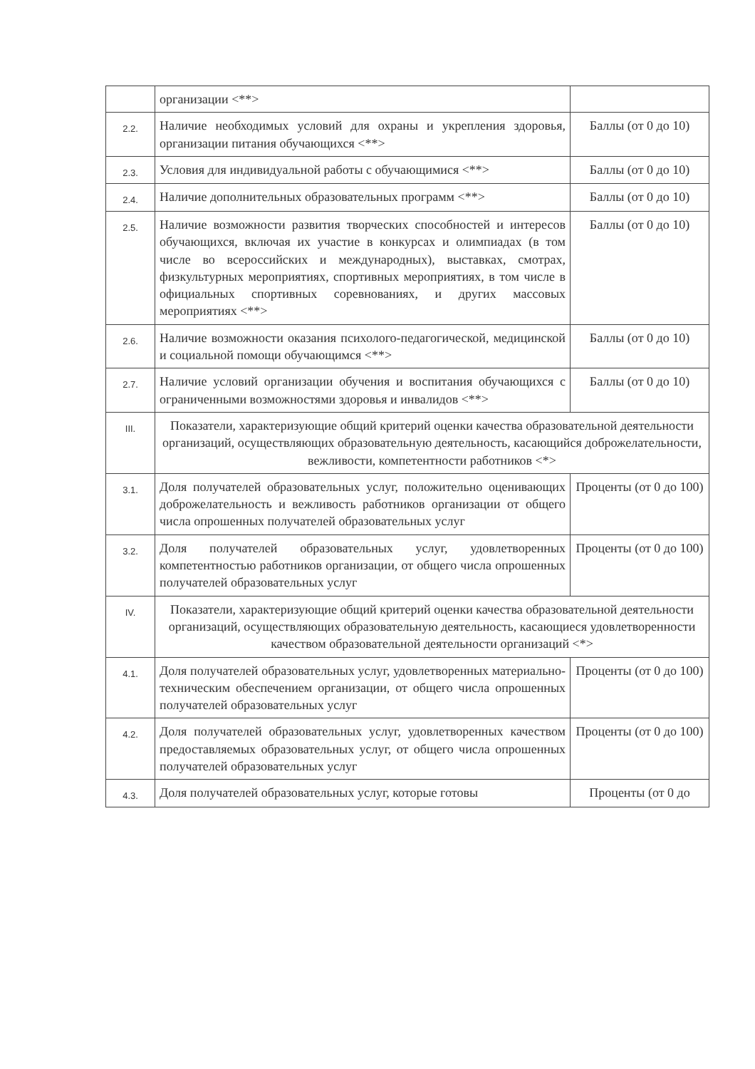| | организации <**> | |
| 2.2. | Наличие необходимых условий для охраны и укрепления здоровья, организации питания обучающихся <**> | Баллы (от 0 до 10) |
| 2.3. | Условия для индивидуальной работы с обучающимися <**> | Баллы (от 0 до 10) |
| 2.4. | Наличие дополнительных образовательных программ <**> | Баллы (от 0 до 10) |
| 2.5. | Наличие возможности развития творческих способностей и интересов обучающихся, включая их участие в конкурсах и олимпиадах (в том числе во всероссийских и международных), выставках, смотрах, физкультурных мероприятиях, спортивных мероприятиях, в том числе в официальных спортивных соревнованиях, и других массовых мероприятиях <**> | Баллы (от 0 до 10) |
| 2.6. | Наличие возможности оказания психолого-педагогической, медицинской и социальной помощи обучающимся <**> | Баллы (от 0 до 10) |
| 2.7. | Наличие условий организации обучения и воспитания обучающихся с ограниченными возможностями здоровья и инвалидов <**> | Баллы (от 0 до 10) |
| III. | Показатели, характеризующие общий критерий оценки качества образовательной деятельности организаций, осуществляющих образовательную деятельность, касающийся доброжелательности, вежливости, компетентности работников <*> | |
| 3.1. | Доля получателей образовательных услуг, положительно оценивающих доброжелательность и вежливость работников организации от общего числа опрошенных получателей образовательных услуг | Проценты (от 0 до 100) |
| 3.2. | Доля получателей образовательных услуг, удовлетворенных компетентностью работников организации, от общего числа опрошенных получателей образовательных услуг | Проценты (от 0 до 100) |
| IV. | Показатели, характеризующие общий критерий оценки качества образовательной деятельности организаций, осуществляющих образовательную деятельность, касающиеся удовлетворенности качеством образовательной деятельности организаций <*> | |
| 4.1. | Доля получателей образовательных услуг, удовлетворенных материально-техническим обеспечением организации, от общего числа опрошенных получателей образовательных услуг | Проценты (от 0 до 100) |
| 4.2. | Доля получателей образовательных услуг, удовлетворенных качеством предоставляемых образовательных услуг, от общего числа опрошенных получателей образовательных услуг | Проценты (от 0 до 100) |
| 4.3. | Доля получателей образовательных услуг, которые готовы | Проценты (от 0 до |